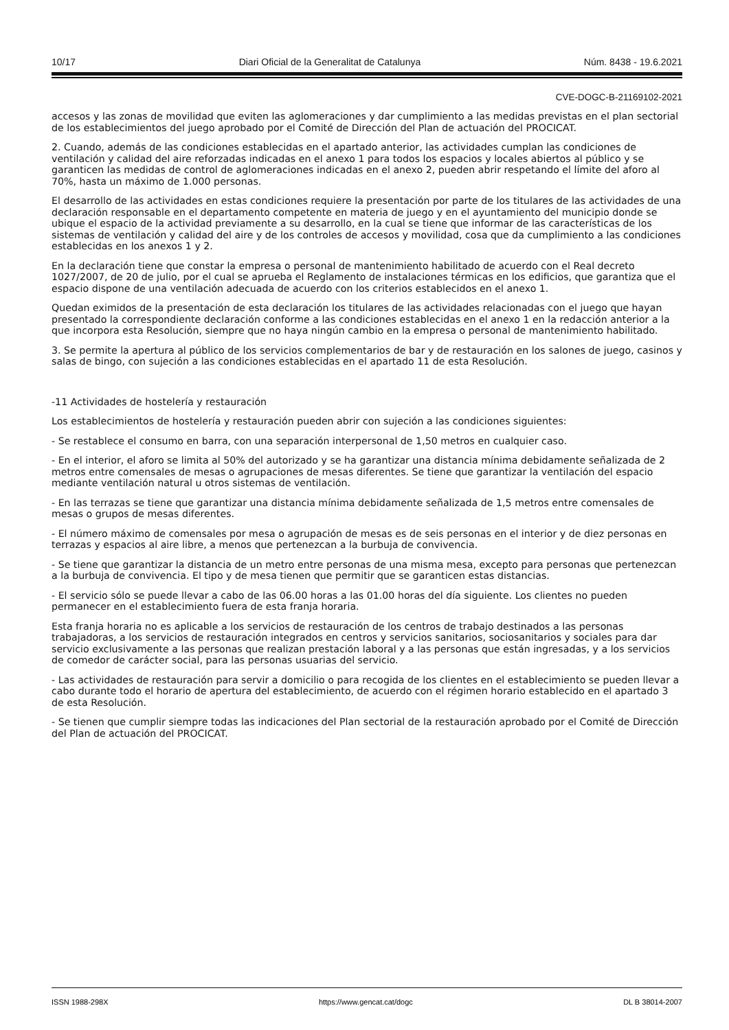10/17 Diari Oficial de la Generalitat de Catalunya Núm. 8438 - 19.6.2021
CVE-DOGC-B-21169102-2021
accesos y las zonas de movilidad que eviten las aglomeraciones y dar cumplimiento a las medidas previstas en el plan sectorial de los establecimientos del juego aprobado por el Comité de Dirección del Plan de actuación del PROCICAT.
2. Cuando, además de las condiciones establecidas en el apartado anterior, las actividades cumplan las condiciones de ventilación y calidad del aire reforzadas indicadas en el anexo 1 para todos los espacios y locales abiertos al público y se garanticen las medidas de control de aglomeraciones indicadas en el anexo 2, pueden abrir respetando el límite del aforo al 70%, hasta un máximo de 1.000 personas.
El desarrollo de las actividades en estas condiciones requiere la presentación por parte de los titulares de las actividades de una declaración responsable en el departamento competente en materia de juego y en el ayuntamiento del municipio donde se ubique el espacio de la actividad previamente a su desarrollo, en la cual se tiene que informar de las características de los sistemas de ventilación y calidad del aire y de los controles de accesos y movilidad, cosa que da cumplimiento a las condiciones establecidas en los anexos 1 y 2.
En la declaración tiene que constar la empresa o personal de mantenimiento habilitado de acuerdo con el Real decreto 1027/2007, de 20 de julio, por el cual se aprueba el Reglamento de instalaciones térmicas en los edificios, que garantiza que el espacio dispone de una ventilación adecuada de acuerdo con los criterios establecidos en el anexo 1.
Quedan eximidos de la presentación de esta declaración los titulares de las actividades relacionadas con el juego que hayan presentado la correspondiente declaración conforme a las condiciones establecidas en el anexo 1 en la redacción anterior a la que incorpora esta Resolución, siempre que no haya ningún cambio en la empresa o personal de mantenimiento habilitado.
3. Se permite la apertura al público de los servicios complementarios de bar y de restauración en los salones de juego, casinos y salas de bingo, con sujeción a las condiciones establecidas en el apartado 11 de esta Resolución.
-11 Actividades de hostelería y restauración
Los establecimientos de hostelería y restauración pueden abrir con sujeción a las condiciones siguientes:
- Se restablece el consumo en barra, con una separación interpersonal de 1,50 metros en cualquier caso.
- En el interior, el aforo se limita al 50% del autorizado y se ha garantizar una distancia mínima debidamente señalizada de 2 metros entre comensales de mesas o agrupaciones de mesas diferentes. Se tiene que garantizar la ventilación del espacio mediante ventilación natural u otros sistemas de ventilación.
- En las terrazas se tiene que garantizar una distancia mínima debidamente señalizada de 1,5 metros entre comensales de mesas o grupos de mesas diferentes.
- El número máximo de comensales por mesa o agrupación de mesas es de seis personas en el interior y de diez personas en terrazas y espacios al aire libre, a menos que pertenezcan a la burbuja de convivencia.
- Se tiene que garantizar la distancia de un metro entre personas de una misma mesa, excepto para personas que pertenezcan a la burbuja de convivencia. El tipo y de mesa tienen que permitir que se garanticen estas distancias.
- El servicio sólo se puede llevar a cabo de las 06.00 horas a las 01.00 horas del día siguiente. Los clientes no pueden permanecer en el establecimiento fuera de esta franja horaria.
Esta franja horaria no es aplicable a los servicios de restauración de los centros de trabajo destinados a las personas trabajadoras, a los servicios de restauración integrados en centros y servicios sanitarios, sociosanitarios y sociales para dar servicio exclusivamente a las personas que realizan prestación laboral y a las personas que están ingresadas, y a los servicios de comedor de carácter social, para las personas usuarias del servicio.
- Las actividades de restauración para servir a domicilio o para recogida de los clientes en el establecimiento se pueden llevar a cabo durante todo el horario de apertura del establecimiento, de acuerdo con el régimen horario establecido en el apartado 3 de esta Resolución.
- Se tienen que cumplir siempre todas las indicaciones del Plan sectorial de la restauración aprobado por el Comité de Dirección del Plan de actuación del PROCICAT.
ISSN 1988-298X https://www.gencat.cat/dogc DL B 38014-2007